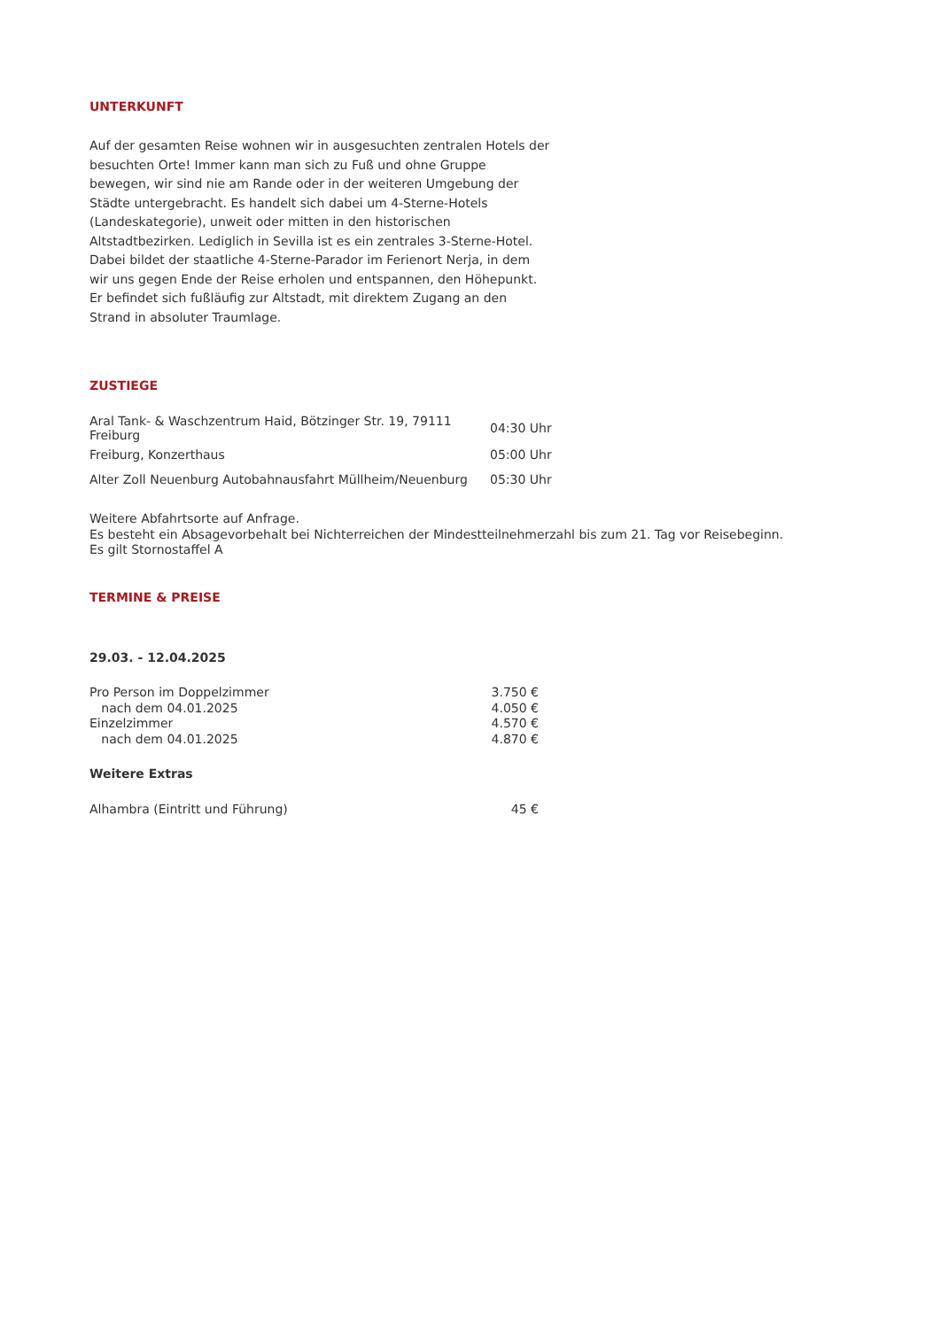UNTERKUNFT
Auf der gesamten Reise wohnen wir in ausgesuchten zentralen Hotels der besuchten Orte! Immer kann man sich zu Fuß und ohne Gruppe bewegen, wir sind nie am Rande oder in der weiteren Umgebung der Städte untergebracht. Es handelt sich dabei um 4-Sterne-Hotels (Landeskategorie), unweit oder mitten in den historischen Altstadtbezirken. Lediglich in Sevilla ist es ein zentrales 3-Sterne-Hotel. Dabei bildet der staatliche 4-Sterne-Parador im Ferienort Nerja, in dem wir uns gegen Ende der Reise erholen und entspannen, den Höhepunkt. Er befindet sich fußläufig zur Altstadt, mit direktem Zugang an den Strand in absoluter Traumlage.
ZUSTIEGE
| Aral Tank- & Waschzentrum Haid, Bötzinger Str. 19, 79111 Freiburg | 04:30 Uhr |
| Freiburg, Konzerthaus | 05:00 Uhr |
| Alter Zoll Neuenburg Autobahnausfahrt Müllheim/Neuenburg | 05:30 Uhr |
Weitere Abfahrtsorte auf Anfrage.
Es besteht ein Absagevorbehalt bei Nichterreichen der Mindestteilnehmerzahl bis zum 21. Tag vor Reisebeginn.
Es gilt Stornostaffel A
TERMINE & PREISE
29.03. - 12.04.2025
| Pro Person im Doppelzimmer | 3.750 € |
| nach dem 04.01.2025 | 4.050 € |
| Einzelzimmer | 4.570 € |
| nach dem 04.01.2025 | 4.870 € |
Weitere Extras
| Alhambra (Eintritt und Führung) | 45 € |